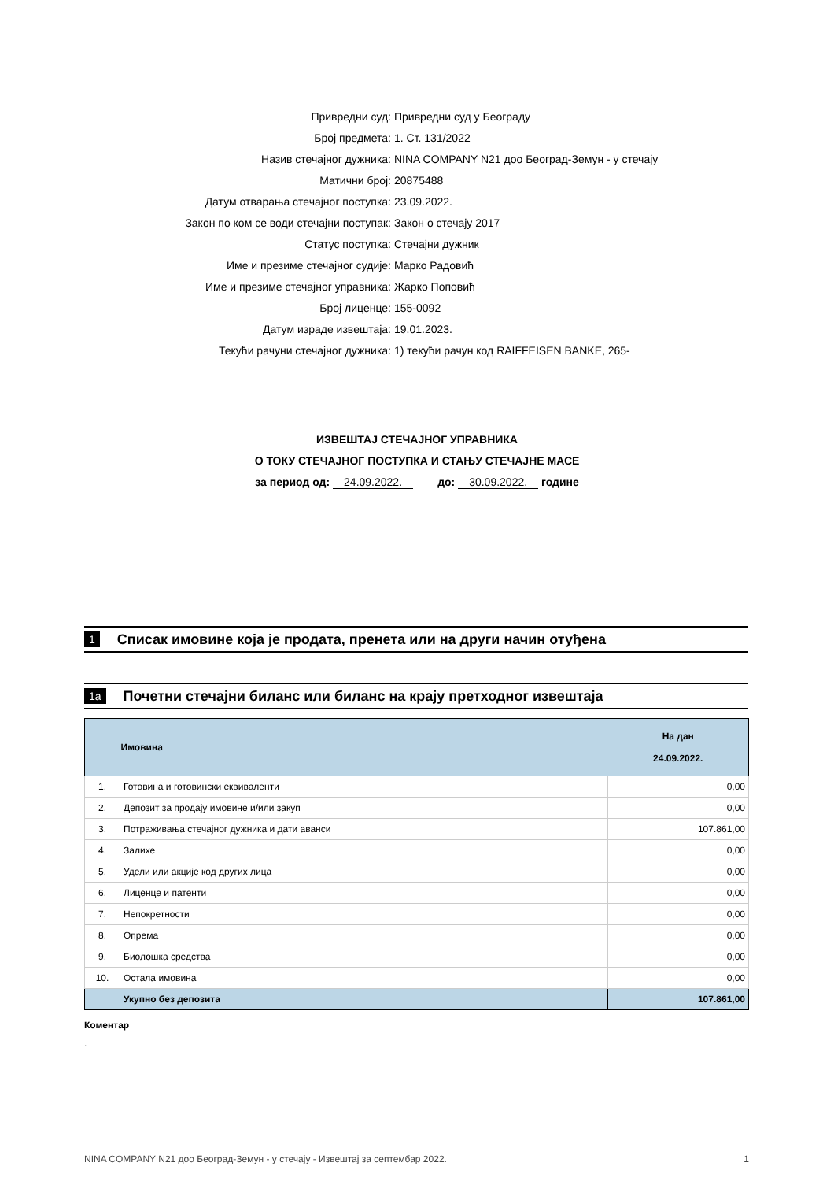Привредни суд: Привредни суд у Београду
Број предмета: 1. Ст. 131/2022
Назив стечајног дужника: NINA COMPANY N21 доо Београд-Земун - у стечају
Матични број: 20875488
Датум отварања стечајног поступка: 23.09.2022.
Закон по ком се води стечајни поступак: Закон о стечају 2017
Статус поступка: Стечајни дужник
Име и презиме стечајног судије: Марко Радовић
Име и презиме стечајног управника: Жарко Поповић
Број лиценце: 155-0092
Датум израде извештаја: 19.01.2023.
Текући рачуни стечајног дужника: 1) текући рачун код RAIFFEISEN BANKE, 265-
ИЗВЕШТАЈ СТЕЧАЈНОГ УПРАВНИКА
О ТОКУ СТЕЧАЈНОГ ПОСТУПКА И СТАЊУ СТЕЧАЈНЕ МАСЕ
за период од: 24.09.2022. до: 30.09.2022. годинe
1 Списак имовине која је продата, пренета или на други начин отуђена
1а Почетни стечајни биланс или биланс на крају претходног извештаја
| | Имовина | На дан 24.09.2022. |
| --- | --- | --- |
| 1. | Готовина и готовински еквиваленти | 0,00 |
| 2. | Депозит за продају имовине и/или закуп | 0,00 |
| 3. | Потраживања стечајног дужника и дати аванси | 107.861,00 |
| 4. | Залихе | 0,00 |
| 5. | Удели или акције код других лица | 0,00 |
| 6. | Лиценце и патенти | 0,00 |
| 7. | Непокретности | 0,00 |
| 8. | Опрема | 0,00 |
| 9. | Биолошка средства | 0,00 |
| 10. | Остала имовина | 0,00 |
| | Укупно без депозита | 107.861,00 |
Коментар
.
NINA COMPANY N21 доо Београд-Земун - у стечају - Извештај за септембар 2022. 1